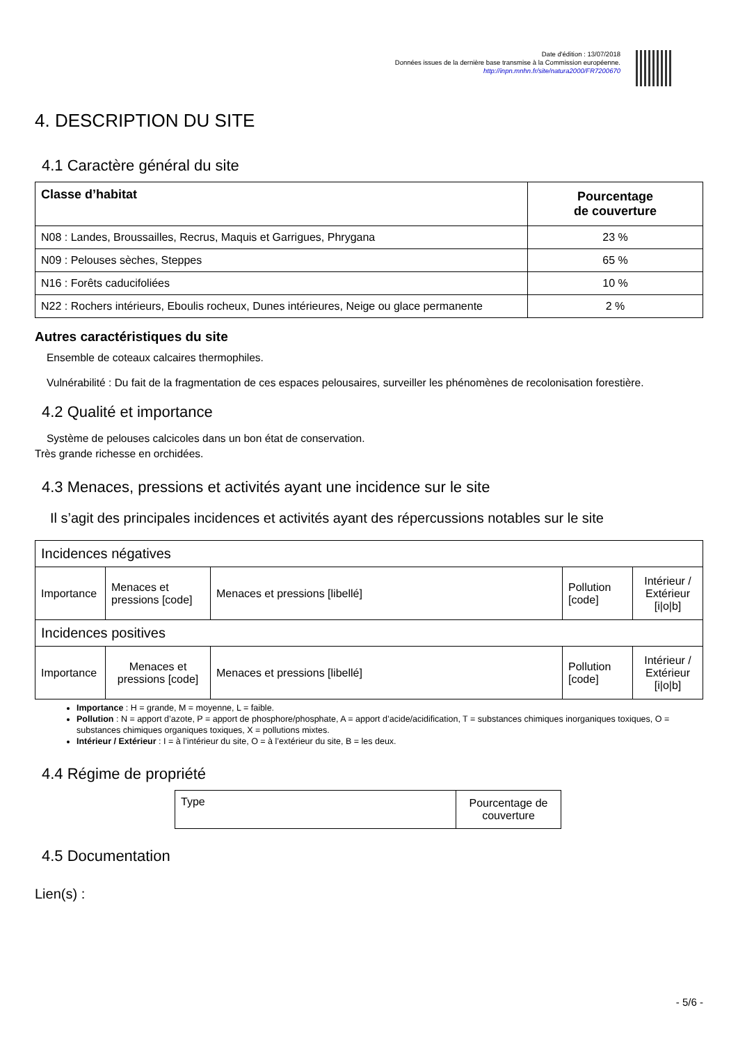Date d'édition : 13/07/2018
Données issues de la dernière base transmise à la Commission européenne.
http://inpn.mnhn.fr/site/natura2000/FR7200670
4. DESCRIPTION DU SITE
4.1 Caractère général du site
| Classe d’habitat | Pourcentage de couverture |
| --- | --- |
| N08 : Landes, Broussailles, Recrus, Maquis et Garrigues, Phrygana | 23 % |
| N09 : Pelouses sèches, Steppes | 65 % |
| N16 : Forêts caducifoliées | 10 % |
| N22 : Rochers intérieurs, Eboulis rocheux, Dunes intérieures, Neige ou glace permanente | 2 % |
Autres caractéristiques du site
Ensemble de coteaux calcaires thermophiles.
Vulnérabilité : Du fait de la fragmentation de ces espaces pelousaires, surveiller les phénomènes de recolonisation forestière.
4.2 Qualité et importance
Système de pelouses calcicoles dans un bon état de conservation.
Très grande richesse en orchidées.
4.3 Menaces, pressions et activités ayant une incidence sur le site
Il s’agit des principales incidences et activités ayant des répercussions notables sur le site
| Incidences négatives | | | | |
| Importance | Menaces et pressions [code] | Menaces et pressions [libellé] | Pollution [code] | Intérieur / Extérieur [i/o/b] |
| Incidences positives | | | | |
| Importance | Menaces et pressions [code] | Menaces et pressions [libellé] | Pollution [code] | Intérieur / Extérieur [i/o/b] |
Importance : H = grande, M = moyenne, L = faible.
Pollution : N = apport d’azote, P = apport de phosphore/phosphate, A = apport d’acide/acidification, T = substances chimiques inorganiques toxiques, O = substances chimiques organiques toxiques, X = pollutions mixtes.
Intérieur / Extérieur : I = à l’intérieur du site, O = à l’extérieur du site, B = les deux.
4.4 Régime de propriété
| Type | Pourcentage de couverture |
4.5 Documentation
Lien(s) :
- 5/6 -